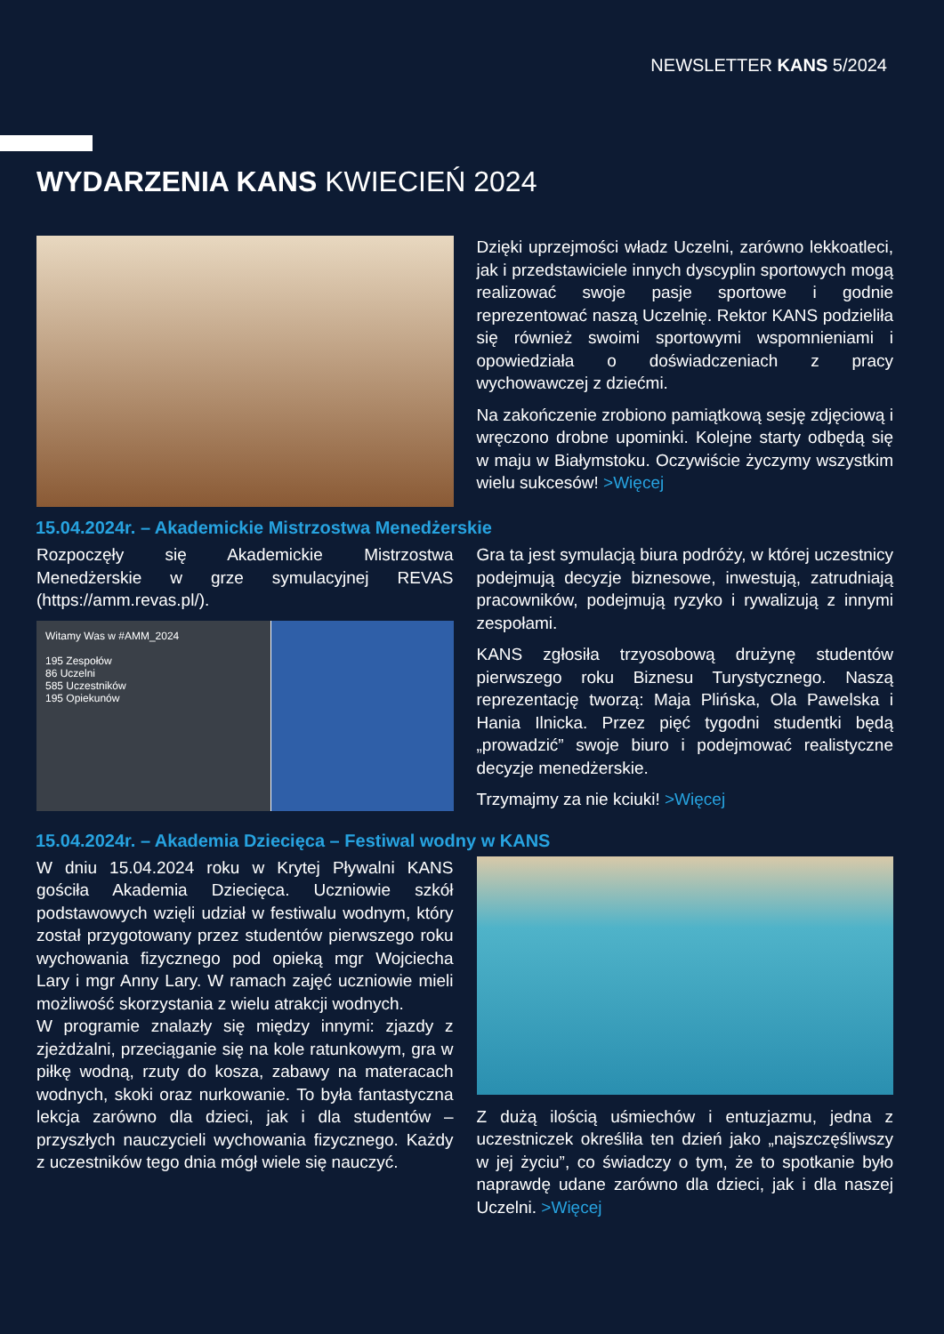NEWSLETTER KANS 5/2024
WYDARZENIA KANS KWIECIEŃ 2024
Dzięki uprzejmości władz Uczelni, zarówno lekkoatleci, jak i przedstawiciele innych dyscyplin sportowych mogą realizować swoje pasje sportowe i godnie reprezentować naszą Uczelnię. Rektor KANS podzieliła się również swoimi sportowymi wspomnieniami i opowiedziała o doświadczeniach z pracy wychowawczej z dziećmi.
Na zakończenie zrobiono pamiątkową sesję zdjęciową i wręczono drobne upominki. Kolejne starty odbędą się w maju w Białymstoku. Oczywiście życzymy wszystkim wielu sukcesów! >Więcej
15.04.2024r. – Akademickie Mistrzostwa Menedżerskie
Rozpoczęły się Akademickie Mistrzostwa Menedżerskie w grze symulacyjnej REVAS (https://amm.revas.pl/).
Witamy Was w #AMM_2024
195 Zespołów
86 Uczelni
585 Uczestników
195 Opiekunów
Gra ta jest symulacją biura podróży, w której uczestnicy podejmują decyzje biznesowe, inwestują, zatrudniają pracowników, podejmują ryzyko i rywalizują z innymi zespołami.
KANS zgłosiła trzyosobową drużynę studentów pierwszego roku Biznesu Turystycznego. Naszą reprezentację tworzą: Maja Plińska, Ola Pawelska i Hania Ilnicka. Przez pięć tygodni studentki będą „prowadzić” swoje biuro i podejmować realistyczne decyzje menedżerskie.
Trzymajmy za nie kciuki! >Więcej
15.04.2024r. – Akademia Dziecięca – Festiwal wodny w KANS
W dniu 15.04.2024 roku w Krytej Pływalni KANS gościła Akademia Dziecięca. Uczniowie szkół podstawowych wzięli udział w festiwalu wodnym, który został przygotowany przez studentów pierwszego roku wychowania fizycznego pod opieką mgr Wojciecha Lary i mgr Anny Lary. W ramach zajęć uczniowie mieli możliwość skorzystania z wielu atrakcji wodnych.
W programie znalazły się między innymi: zjazdy z zjeżdżalni, przeciąganie się na kole ratunkowym, gra w piłkę wodną, rzuty do kosza, zabawy na materacach wodnych, skoki oraz nurkowanie. To była fantastyczna lekcja zarówno dla dzieci, jak i dla studentów – przyszłych nauczycieli wychowania fizycznego. Każdy z uczestników tego dnia mógł wiele się nauczyć.
Z dużą ilością uśmiechów i entuzjazmu, jedna z uczestniczek określiła ten dzień jako „najszczęśliwszy w jej życiu”, co świadczy o tym, że to spotkanie było naprawdę udane zarówno dla dzieci, jak i dla naszej Uczelni. >Więcej